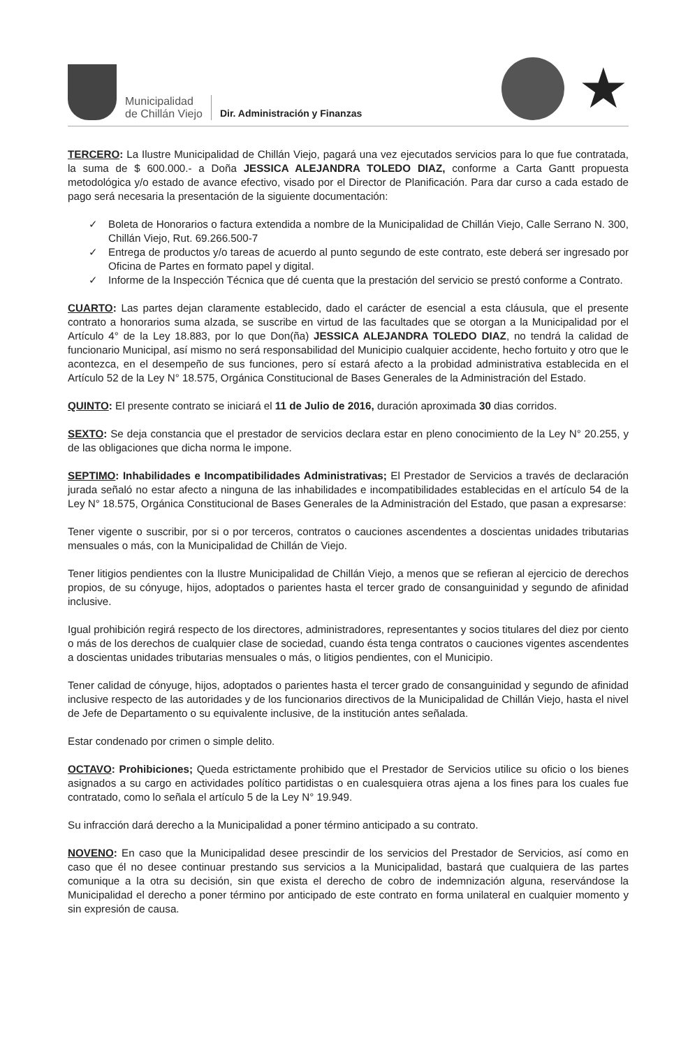Municipalidad
de Chillán Viejo
Dir. Administración y Finanzas
★
TERCERO: La Ilustre Municipalidad de Chillán Viejo, pagará una vez ejecutados servicios para lo que fue contratada, la suma de $ 600.000.- a Doña JESSICA ALEJANDRA TOLEDO DIAZ, conforme a Carta Gantt propuesta metodológica y/o estado de avance efectivo, visado por el Director de Planificación. Para dar curso a cada estado de pago será necesaria la presentación de la siguiente documentación:
✓ Boleta de Honorarios o factura extendida a nombre de la Municipalidad de Chillán Viejo, Calle Serrano N. 300, Chillán Viejo, Rut. 69.266.500-7
✓ Entrega de productos y/o tareas de acuerdo al punto segundo de este contrato, este deberá ser ingresado por Oficina de Partes en formato papel y digital.
✓ Informe de la Inspección Técnica que dé cuenta que la prestación del servicio se prestó conforme a Contrato.
CUARTO: Las partes dejan claramente establecido, dado el carácter de esencial a esta cláusula, que el presente contrato a honorarios suma alzada, se suscribe en virtud de las facultades que se otorgan a la Municipalidad por el Artículo 4° de la Ley 18.883, por lo que Don(ña) JESSICA ALEJANDRA TOLEDO DIAZ, no tendrá la calidad de funcionario Municipal, así mismo no será responsabilidad del Municipio cualquier accidente, hecho fortuito y otro que le acontezca, en el desempeño de sus funciones, pero sí estará afecto a la probidad administrativa establecida en el Artículo 52 de la Ley N° 18.575, Orgánica Constitucional de Bases Generales de la Administración del Estado.
QUINTO: El presente contrato se iniciará el 11 de Julio de 2016, duración aproximada 30 dias corridos.
SEXTO: Se deja constancia que el prestador de servicios declara estar en pleno conocimiento de la Ley N° 20.255, y de las obligaciones que dicha norma le impone.
SEPTIMO: Inhabilidades e Incompatibilidades Administrativas; El Prestador de Servicios a través de declaración jurada señaló no estar afecto a ninguna de las inhabilidades e incompatibilidades establecidas en el artículo 54 de la Ley N° 18.575, Orgánica Constitucional de Bases Generales de la Administración del Estado, que pasan a expresarse:
Tener vigente o suscribir, por si o por terceros, contratos o cauciones ascendentes a doscientas unidades tributarias mensuales o más, con la Municipalidad de Chillán de Viejo.
Tener litigios pendientes con la Ilustre Municipalidad de Chillán Viejo, a menos que se refieran al ejercicio de derechos propios, de su cónyuge, hijos, adoptados o parientes hasta el tercer grado de consanguinidad y segundo de afinidad inclusive.
Igual prohibición regirá respecto de los directores, administradores, representantes y socios titulares del diez por ciento o más de los derechos de cualquier clase de sociedad, cuando ésta tenga contratos o cauciones vigentes ascendentes a doscientas unidades tributarias mensuales o más, o litigios pendientes, con el Municipio.
Tener calidad de cónyuge, hijos, adoptados o parientes hasta el tercer grado de consanguinidad y segundo de afinidad inclusive respecto de las autoridades y de los funcionarios directivos de la Municipalidad de Chillán Viejo, hasta el nivel de Jefe de Departamento o su equivalente inclusive, de la institución antes señalada.
Estar condenado por crimen o simple delito.
OCTAVO: Prohibiciones; Queda estrictamente prohibido que el Prestador de Servicios utilice su oficio o los bienes asignados a su cargo en actividades político partidistas o en cualesquiera otras ajena a los fines para los cuales fue contratado, como lo señala el artículo 5 de la Ley N° 19.949.
Su infracción dará derecho a la Municipalidad a poner término anticipado a su contrato.
NOVENO: En caso que la Municipalidad desee prescindir de los servicios del Prestador de Servicios, así como en caso que él no desee continuar prestando sus servicios a la Municipalidad, bastará que cualquiera de las partes comunique a la otra su decisión, sin que exista el derecho de cobro de indemnización alguna, reservándose la Municipalidad el derecho a poner término por anticipado de este contrato en forma unilateral en cualquier momento y sin expresión de causa.